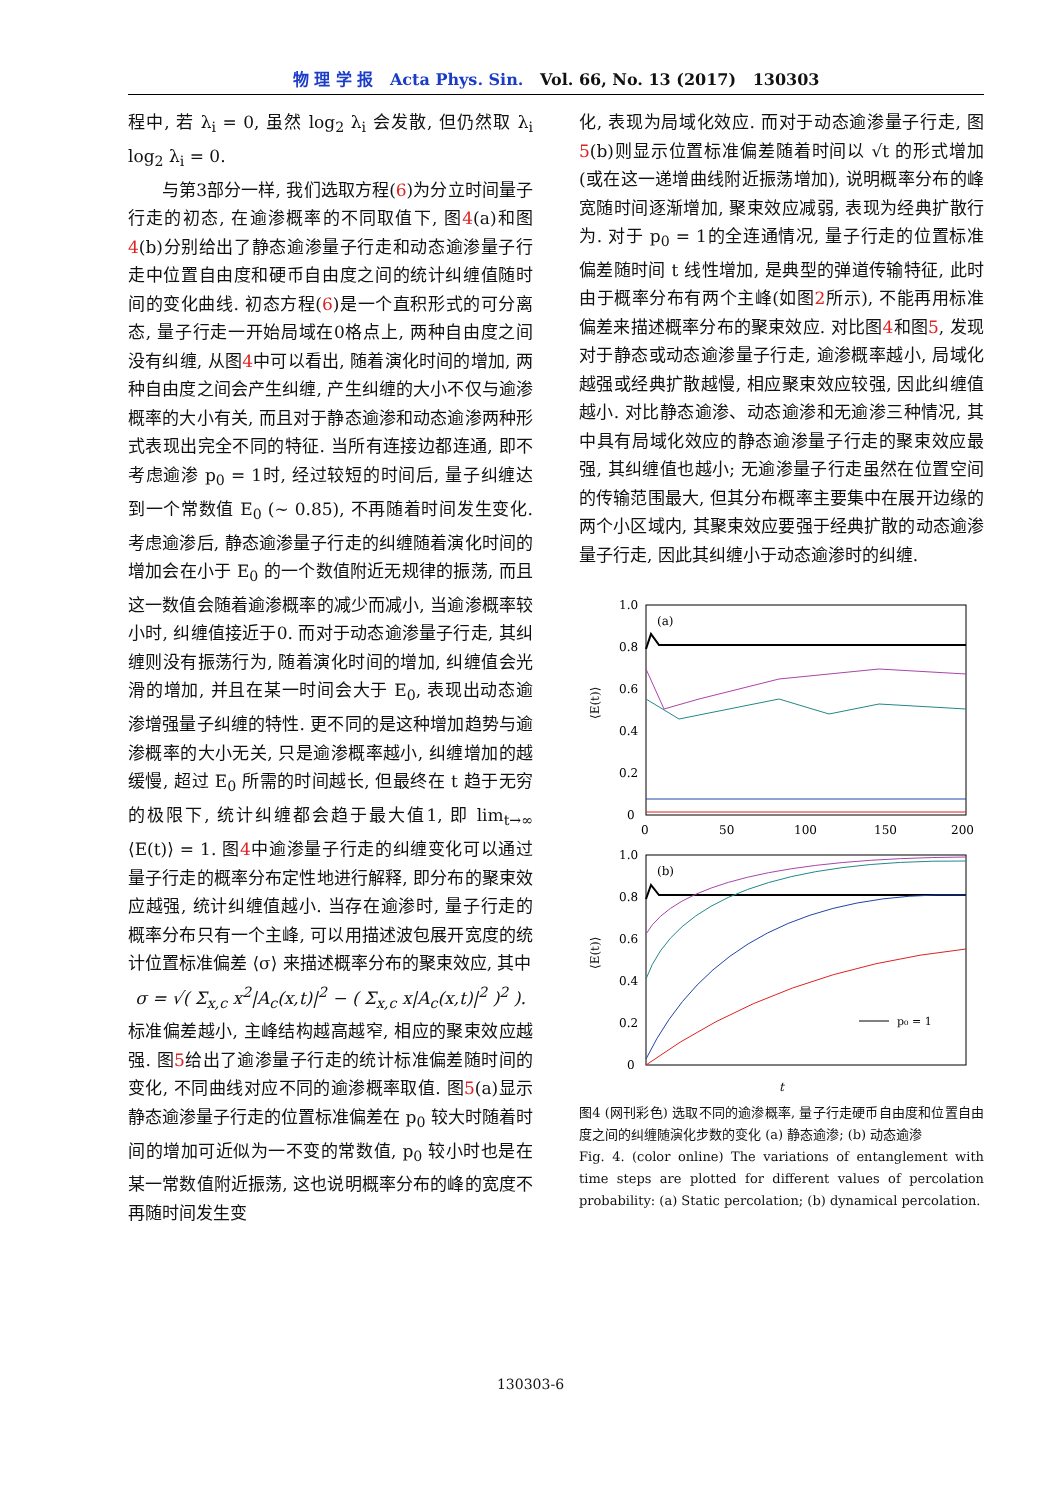物 理 学 报 Acta Phys. Sin. Vol. 66, No. 13 (2017) 130303
程中, 若 λ<sub>i</sub> = 0, 虽然 log<sub>2</sub> λ<sub>i</sub> 会发散, 但仍然取 λ<sub>i</sub> log<sub>2</sub> λ<sub>i</sub> = 0.
与第3部分一样, 我们选取方程(6)为分立时间量子行走的初态, 在逾渗概率的不同取值下, 图4(a)和图4(b)分别给出了静态逾渗量子行走和动态逾渗量子行走中位置自由度和硬币自由度之间的统计纠缠值随时间的变化曲线. 初态方程(6)是一个直积形式的可分离态, 量子行走一开始局域在0格点上, 两种自由度之间没有纠缠, 从图4中可以看出, 随着演化时间的增加, 两种自由度之间会产生纠缠, 产生纠缠的大小不仅与逾渗概率的大小有关, 而且对于静态逾渗和动态逾渗两种形式表现出完全不同的特征. 当所有连接边都连通, 即不考虑逾渗 p<sub>0</sub> = 1时, 经过较短的时间后, 量子纠缠达到一个常数值 E<sub>0</sub> (∼ 0.85), 不再随着时间发生变化. 考虑逾渗后, 静态逾渗量子行走的纠缠随着演化时间的增加会在小于 E<sub>0</sub> 的一个数值附近无规律的振荡, 而且这一数值会随着逾渗概率的减少而减小, 当逾渗概率较小时, 纠缠值接近于0. 而对于动态逾渗量子行走, 其纠缠则没有振荡行为, 随着演化时间的增加, 纠缠值会光滑的增加, 并且在某一时间会大于 E<sub>0</sub>, 表现出动态逾渗增强量子纠缠的特性. 更不同的是这种增加趋势与逾渗概率的大小无关, 只是逾渗概率越小, 纠缠增加的越缓慢, 超过 E<sub>0</sub> 所需的时间越长, 但最终在 t 趋于无穷的极限下, 统计纠缠都会趋于最大值1, 即 lim<sub>t→∞</sub> ⟨E(t)⟩ = 1. 图4中逾渗量子行走的纠缠变化可以通过量子行走的概率分布定性地进行解释, 即分布的聚束效应越强, 统计纠缠值越小. 当存在逾渗时, 量子行走的概率分布只有一个主峰, 可以用描述波包展开宽度的统计位置标准偏差 ⟨σ⟩ 来描述概率分布的聚束效应, 其中
σ = √( Σ<sub>x,c</sub> x<sup>2</sup>|A<sub>c</sub>(x,t)|<sup>2</sup> − ( Σ<sub>x,c</sub> x|A<sub>c</sub>(x,t)|<sup>2</sup> )<sup>2</sup> ).
标准偏差越小, 主峰结构越高越窄, 相应的聚束效应越强. 图5给出了逾渗量子行走的统计标准偏差随时间的变化, 不同曲线对应不同的逾渗概率取值. 图5(a)显示静态逾渗量子行走的位置标准偏差在 p<sub>0</sub> 较大时随着时间的增加可近似为一不变的常数值, p<sub>0</sub> 较小时也是在某一常数值附近振荡, 这也说明概率分布的峰的宽度不再随时间发生变
化, 表现为局域化效应. 而对于动态逾渗量子行走, 图5(b)则显示位置标准偏差随着时间以 √t 的形式增加(或在这一递增曲线附近振荡增加), 说明概率分布的峰宽随时间逐渐增加, 聚束效应减弱, 表现为经典扩散行为. 对于 p<sub>0</sub> = 1的全连通情况, 量子行走的位置标准偏差随时间 t 线性增加, 是典型的弹道传输特征, 此时由于概率分布有两个主峰(如图2所示), 不能再用标准偏差来描述概率分布的聚束效应. 对比图4和图5, 发现对于静态或动态逾渗量子行走, 逾渗概率越小, 局域化越强或经典扩散越慢, 相应聚束效应较强, 因此纠缠值越小. 对比静态逾渗、动态逾渗和无逾渗三种情况, 其中具有局域化效应的静态逾渗量子行走的聚束效应最强, 其纠缠值也越小; 无逾渗量子行走虽然在位置空间的传输范围最大, 但其分布概率主要集中在展开边缘的两个小区域内, 其聚束效应要强于经典扩散的动态逾渗量子行走, 因此其纠缠小于动态逾渗时的纠缠.
1.0
0.8
0.6
0.4
0.2
0
0
50
100
150
200
(a)
⟨E(t)⟩
1.0
0.8
0.6
0.4
0.2
0
(b)
⟨E(t)⟩
p₀ = 1
t
图4 (网刊彩色) 选取不同的逾渗概率, 量子行走硬币自由度和位置自由度之间的纠缠随演化步数的变化 (a) 静态逾渗; (b) 动态逾渗
Fig. 4. (color online) The variations of entanglement with time steps are plotted for different values of percolation probability: (a) Static percolation; (b) dynamical percolation.
130303-6